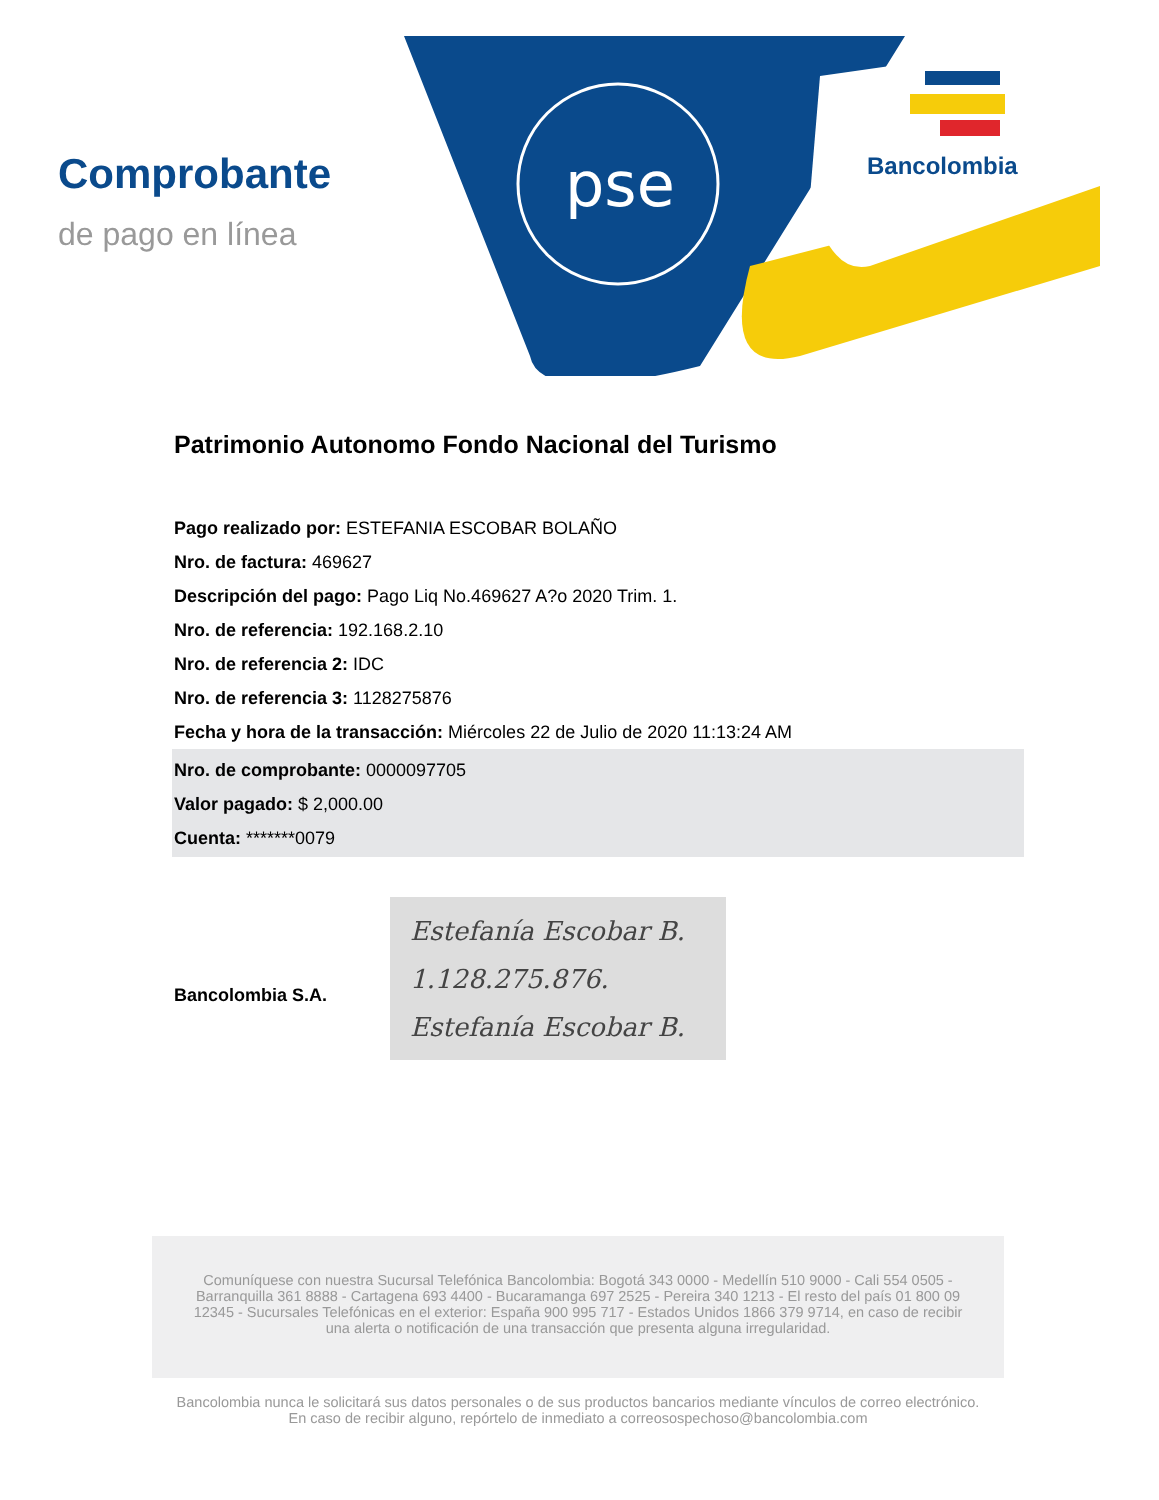pse
Bancolombia
Comprobante
de pago en línea
Patrimonio Autonomo Fondo Nacional del Turismo
Pago realizado por: ESTEFANIA ESCOBAR BOLAÑO
Nro. de factura: 469627
Descripción del pago: Pago Liq No.469627 A?o 2020 Trim. 1.
Nro. de referencia: 192.168.2.10
Nro. de referencia 2: IDC
Nro. de referencia 3: 1128275876
Fecha y hora de la transacción: Miércoles 22 de Julio de 2020 11:13:24 AM
Nro. de comprobante: 0000097705
Valor pagado: $ 2,000.00
Cuenta: *******0079
Bancolombia S.A.
Estefanía Escobar B.
1.128.275.876.
Estefanía Escobar B.
Comuníquese con nuestra Sucursal Telefónica Bancolombia: Bogotá 343 0000 - Medellín 510 9000 - Cali 554 0505 - Barranquilla 361 8888 - Cartagena 693 4400 - Bucaramanga 697 2525 - Pereira 340 1213 - El resto del país 01 800 09 12345 - Sucursales Telefónicas en el exterior: España 900 995 717 - Estados Unidos 1866 379 9714, en caso de recibir una alerta o notificación de una transacción que presenta alguna irregularidad.
Bancolombia nunca le solicitará sus datos personales o de sus productos bancarios mediante vínculos de correo electrónico.
En caso de recibir alguno, repórtelo de inmediato a correosospechoso@bancolombia.com